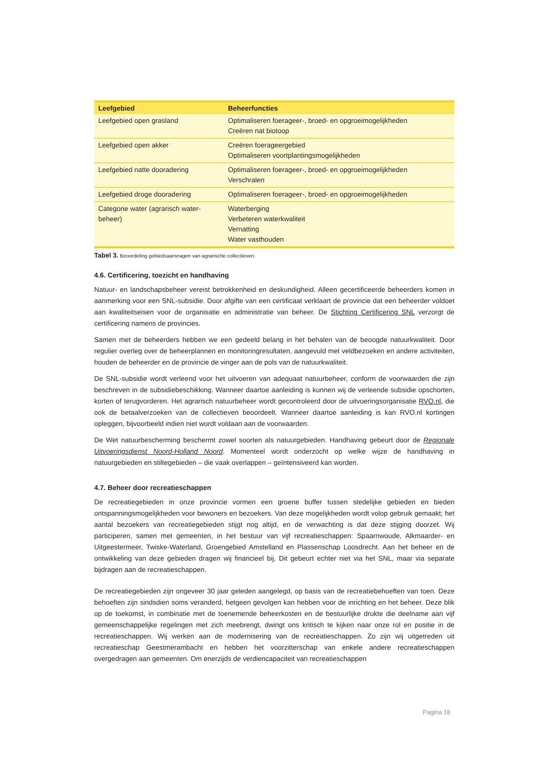| Leefgebied | Beheerfuncties |
| --- | --- |
| Leefgebied open grasland | Optimaliseren foerageer-, broed- en opgroeimogelijkheden Creëren nat biotoop |
| Leefgebied open akker | Creëren foerageergebied Optimaliseren voortplantingsmogelijkheden |
| Leefgebied natte dooradering | Optimaliseren foerageer-, broed- en opgroeimogelijkheden Verschralen |
| Leefgebied droge dooradering | Optimaliseren foerageer-, broed- en opgroeimogelijkheden |
| Categorie water (agrarisch water-beheer) | Waterberging Verbeteren waterkwaliteit Vernatting Water vasthouden |
Tabel 3. Beoordeling gebiedsaanvragen van agrarische collectieven.
4.6. Certificering, toezicht en handhaving
Natuur- en landschapsbeheer vereist betrokkenheid en deskundigheid. Alleen gecertificeerde beheerders komen in aanmerking voor een SNL-subsidie. Door afgifte van een certificaat verklaart de provincie dat een beheerder voldoet aan kwaliteitseisen voor de organisatie en administratie van beheer. De Stichting Certificering SNL verzorgt de certificering namens de provincies.
Samen met de beheerders hebben we een gedeeld belang in het behalen van de beoogde natuurkwaliteit. Door regulier overleg over de beheerplannen en monitoringresultaten, aangevuld met veldbezoeken en andere activiteiten, houden de beheerder en de provincie de vinger aan de pols van de natuurkwaliteit.
De SNL-subsidie wordt verleend voor het uitvoeren van adequaat natuurbeheer, conform de voorwaarden die zijn beschreven in de subsidiebeschikking. Wanneer daartoe aanleiding is kunnen wij de verleende subsidie opschorten, korten of terugvorderen. Het agrarisch natuurbeheer wordt gecontroleerd door de uitvoeringsorganisatie RVO.nl, die ook de betaalverzoeken van de collectieven beoordeelt. Wanneer daartoe aanleiding is kan RVO.nl kortingen opleggen, bijvoorbeeld indien niet wordt voldaan aan de voorwaarden.
De Wet natuurbescherming beschermt zowel soorten als natuurgebieden. Handhaving gebeurt door de Regionale Uitvoeringsdienst Noord-Holland Noord. Momenteel wordt onderzocht op welke wijze de handhaving in natuurgebieden en stiltegebieden – die vaak overlappen – geïntensiveerd kan worden.
4.7. Beheer door recreatieschappen
De recreatiegebieden in onze provincie vormen een groene buffer tussen stedelijke gebieden en bieden ontspanningsmogelijkheden voor bewoners en bezoekers. Van deze mogelijkheden wordt volop gebruik gemaakt; het aantal bezoekers van recreatiegebieden stijgt nog altijd, en de verwachting is dat deze stijging doorzet. Wij participeren, samen met gemeenten, in het bestuur van vijf recreatieschappen: Spaarnwoude, Alkmaarder- en Uitgeestermeer, Twiske-Waterland, Groengebied Amstelland en Plassenschap Loosdrecht. Aan het beheer en de ontwikkeling van deze gebieden dragen wij financieel bij. Dit gebeurt echter niet via het SNL, maar via separate bijdragen aan de recreatieschappen.
De recreatiegebieden zijn ongeveer 30 jaar geleden aangelegd, op basis van de recreatiebehoeften van toen. Deze behoeften zijn sindsdien soms veranderd, hetgeen gevolgen kan hebben voor de inrichting en het beheer. Deze blik op de toekomst, in combinatie met de toenemende beheerkosten en de bestuurlijke drukte die deelname aan vijf gemeenschappelijke regelingen met zich meebrengt, dwingt ons kritisch te kijken naar onze rol en positie in de recreatieschappen. Wij werken aan de modernisering van de recreatieschappen. Zo zijn wij uitgetreden uit recreatieschap Geestmerambacht en hebben het voorzitterschap van enkele andere recreatieschappen overgedragen aan gemeenten. Om enerzijds de verdiencapaciteit van recreatieschappen
Pagina 18